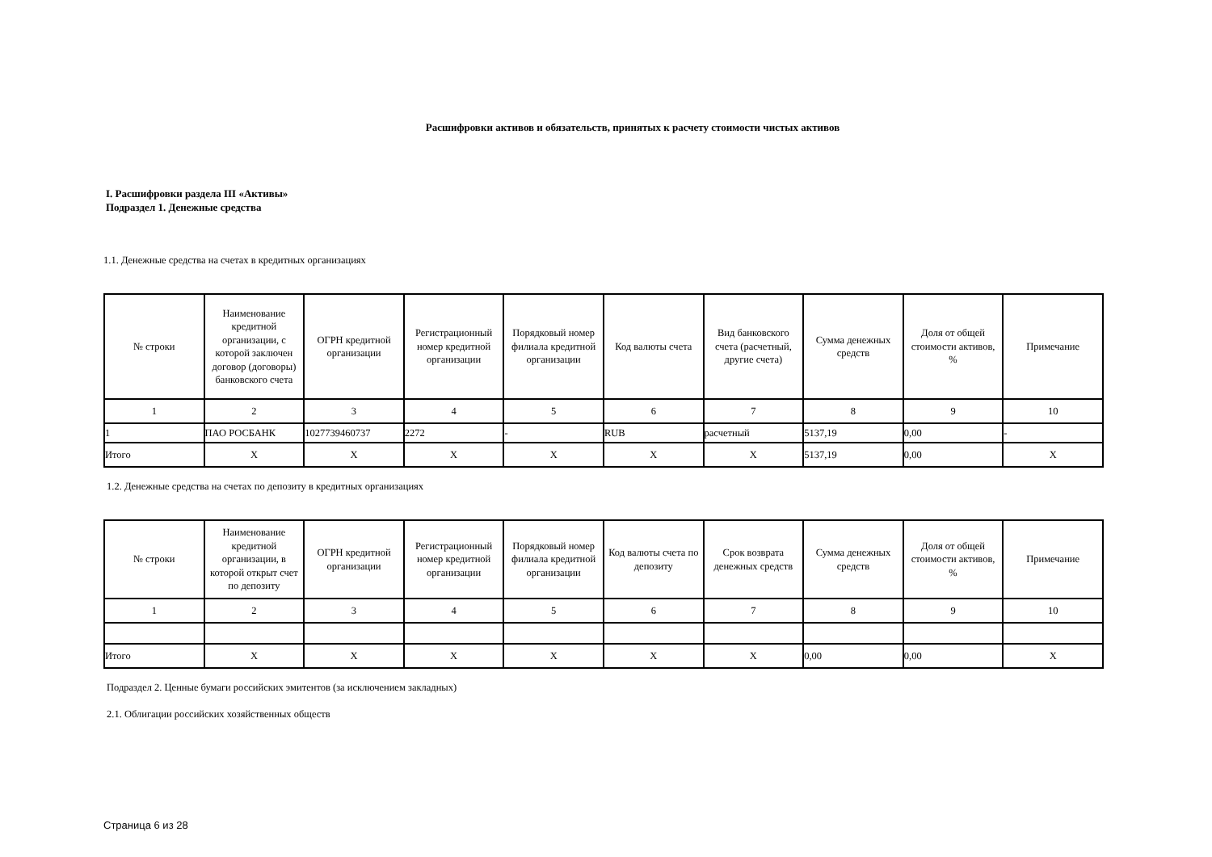Расшифровки активов и обязательств, принятых к расчету стоимости чистых активов
I. Расшифровки раздела III «Активы»
Подраздел 1. Денежные средства
1.1. Денежные средства на счетах в кредитных организациях
| № строки | Наименование кредитной организации, с которой заключен договор (договоры) банковского счета | ОГРН кредитной организации | Регистрационный номер кредитной организации | Порядковый номер филиала кредитной организации | Код валюты счета | Вид банковского счета (расчетный, другие счета) | Сумма денежных средств | Доля от общей стоимости активов, % | Примечание |
| --- | --- | --- | --- | --- | --- | --- | --- | --- | --- |
| 1 | 2 | 3 | 4 | 5 | 6 | 7 | 8 | 9 | 10 |
| 1 | ПАО РОСБАНК | 1027739460737 | 2272 | - | RUB | расчетный | 5137,19 | 0,00 | - |
| Итого | X | X | X | X | X | X | 5137,19 | 0,00 | X |
1.2. Денежные средства на счетах по депозиту в кредитных организациях
| № строки | Наименование кредитной организации, в которой открыт счет по депозиту | ОГРН кредитной организации | Регистрационный номер кредитной организации | Порядковый номер филиала кредитной организации | Код валюты счета по депозиту | Срок возврата денежных средств | Сумма денежных средств | Доля от общей стоимости активов, % | Примечание |
| --- | --- | --- | --- | --- | --- | --- | --- | --- | --- |
| 1 | 2 | 3 | 4 | 5 | 6 | 7 | 8 | 9 | 10 |
| Итого | X | X | X | X | X | X | 0,00 | 0,00 | X |
Подраздел 2. Ценные бумаги российских эмитентов (за исключением закладных)
2.1. Облигации российских хозяйственных обществ
Страница 6 из 28